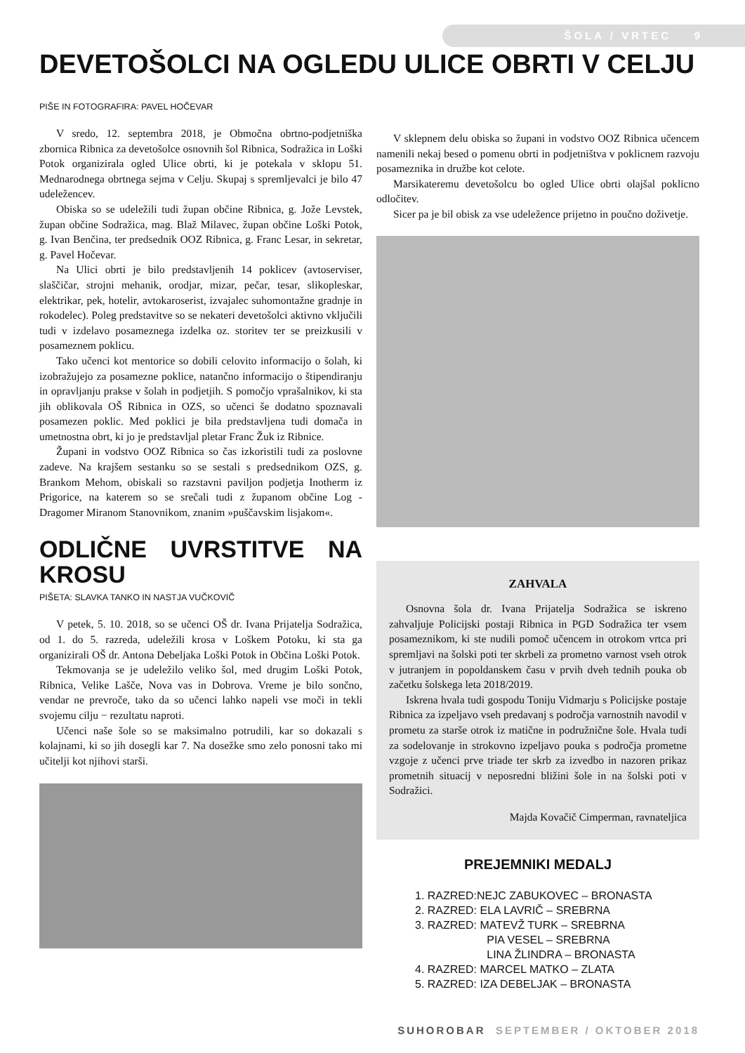ŠOLA / VRTEC 9
DEVETOŠOLCI NA OGLEDU ULICE OBRTI V CELJU
PIŠE IN FOTOGRAFIRA: PAVEL HOČEVAR
V sredo, 12. septembra 2018, je Območna obrtno-podjetniška zbornica Ribnica za devetošolce osnovnih šol Ribnica, Sodražica in Loški Potok organizirala ogled Ulice obrti, ki je potekala v sklopu 51. Mednarodnega obrtnega sejma v Celju. Skupaj s spremljevalci je bilo 47 udeležencev.
Obiska so se udeležili tudi župan občine Ribnica, g. Jože Levstek, župan občine Sodražica, mag. Blaž Milavec, župan občine Loški Potok, g. Ivan Benčina, ter predsednik OOZ Ribnica, g. Franc Lesar, in sekretar, g. Pavel Hočevar.
Na Ulici obrti je bilo predstavljenih 14 poklicev (avtoserviser, slaščičar, strojni mehanik, orodjar, mizar, pečar, tesar, slikopleskar, elektrikar, pek, hotelir, avtokaroserist, izvajalec suhomontažne gradnje in rokodelec). Poleg predstavitve so se nekateri devetošolci aktivno vključili tudi v izdelavo posameznega izdelka oz. storitev ter se preizkusili v posameznem poklicu.
Tako učenci kot mentorice so dobili celovito informacijo o šolah, ki izobražujejo za posamezne poklice, natančno informacijo o štipendiranju in opravljanju prakse v šolah in podjetjih. S pomočjo vprašalnikov, ki sta jih oblikovala OŠ Ribnica in OZS, so učenci še dodatno spoznavali posamezen poklic. Med poklici je bila predstavljena tudi domača in umetnostna obrt, ki jo je predstavljal pletar Franc Žuk iz Ribnice.
Župani in vodstvo OOZ Ribnica so čas izkoristili tudi za poslovne zadeve. Na krajšem sestanku so se sestali s predsednikom OZS, g. Brankom Mehom, obiskali so razstavni paviljon podjetja Inotherm iz Prigorice, na katerem so se srečali tudi z županom občine Log - Dragomer Miranom Stanovnikom, znanim »puščavskim lisjakom«.
ODLIČNE UVRSTITVE NA KROSU
PIŠETA: SLAVKA TANKO IN NASTJA VUČKOVIČ
V petek, 5. 10. 2018, so se učenci OŠ dr. Ivana Prijatelja Sodražica, od 1. do 5. razreda, udeležili krosa v Loškem Potoku, ki sta ga organizirali OŠ dr. Antona Debeljaka Loški Potok in Občina Loški Potok.
Tekmovanja se je udeležilo veliko šol, med drugim Loški Potok, Ribnica, Velike Lašče, Nova vas in Dobrova. Vreme je bilo sončno, vendar ne prevroče, tako da so učenci lahko napeli vse moči in tekli svojemu cilju − rezultatu naproti.
Učenci naše šole so se maksimalno potrudili, kar so dokazali s kolajnami, ki so jih dosegli kar 7. Na dosežke smo zelo ponosni tako mi učitelji kot njihovi starši.
V sklepnem delu obiska so župani in vodstvo OOZ Ribnica učencem namenili nekaj besed o pomenu obrti in podjetništva v poklicnem razvoju posameznika in družbe kot celote.
Marsikateremu devetošolcu bo ogled Ulice obrti olajšal poklicno odločitev.
Sicer pa je bil obisk za vse udeležence prijetno in poučno doživetje.
ZAHVALA
Osnovna šola dr. Ivana Prijatelja Sodražica se iskreno zahvaljuje Policijski postaji Ribnica in PGD Sodražica ter vsem posameznikom, ki ste nudili pomoč učencem in otrokom vrtca pri spremljavi na šolski poti ter skrbeli za prometno varnost vseh otrok v jutranjem in popoldanskem času v prvih dveh tednih pouka ob začetku šolskega leta 2018/2019.
Iskrena hvala tudi gospodu Toniju Vidmarju s Policijske postaje Ribnica za izpeljavo vseh predavanj s področja varnostnih navodil v prometu za starše otrok iz matične in podružnične šole. Hvala tudi za sodelovanje in strokovno izpeljavo pouka s področja prometne vzgoje z učenci prve triade ter skrb za izvedbo in nazoren prikaz prometnih situacij v neposredni bližini šole in na šolski poti v Sodražici.
Majda Kovačič Cimperman, ravnateljica
PREJEMNIKI MEDALJ
1. RAZRED:NEJC ZABUKOVEC – BRONASTA
2. RAZRED: ELA LAVRIČ – SREBRNA
3. RAZRED: MATEVŽ TURK – SREBRNA
PIA VESEL – SREBRNA
LINA ŽLINDRA – BRONASTA
4. RAZRED: MARCEL MATKO – ZLATA
5. RAZRED: IZA DEBELJAK – BRONASTA
SUHOROBAR SEPTEMBER / OKTOBER 2018